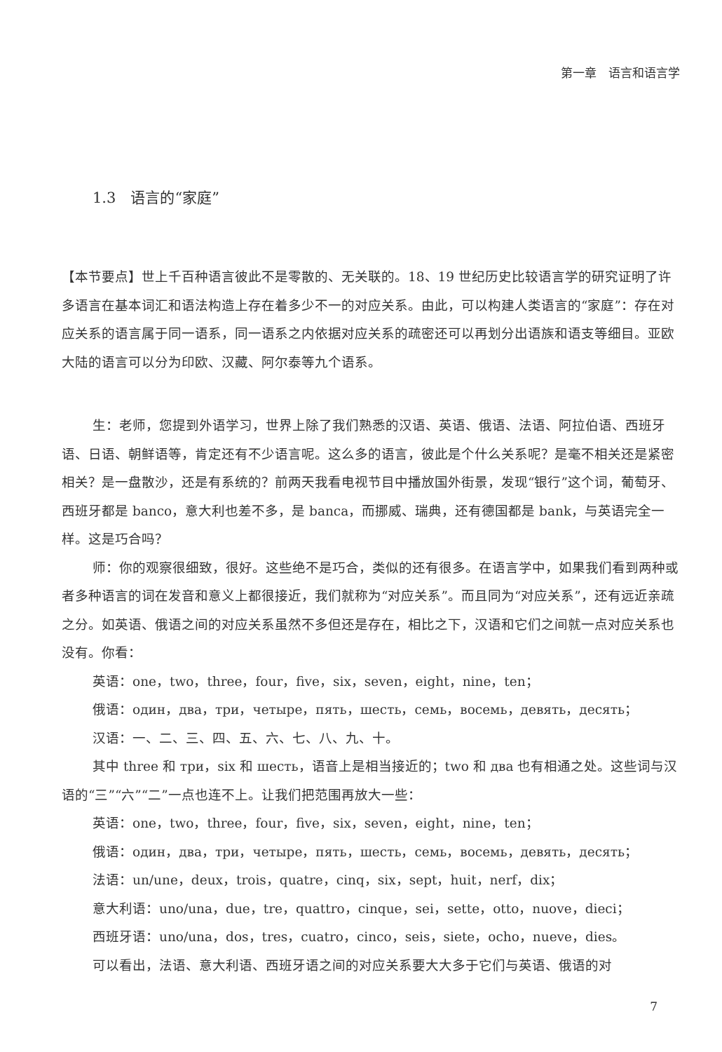第一章　语言和语言学
1.3　语言的“家庭”
【本节要点】世上千百种语言彼此不是零散的、无关联的。18、19 世纪历史比较语言学的研究证明了许多语言在基本词汇和语法构造上存在着多少不一的对应关系。由此，可以构建人类语言的“家庭”：存在对应关系的语言属于同一语系，同一语系之内依据对应关系的疏密还可以再划分出语族和语支等细目。亚欧大陆的语言可以分为印欧、汉藏、阿尔泰等九个语系。
生：老师，您提到外语学习，世界上除了我们熟悉的汉语、英语、俄语、法语、阿拉伯语、西班牙语、日语、朝鲜语等，肯定还有不少语言呢。这么多的语言，彼此是个什么关系呢？是毫不相关还是紧密相关？是一盘散沙，还是有系统的？前两天我看电视节目中播放国外街景，发现“银行”这个词，葡萄牙、西班牙都是 banco，意大利也差不多，是 banca，而挪威、瑞典，还有德国都是 bank，与英语完全一样。这是巧合吗？
师：你的观察很细致，很好。这些绝不是巧合，类似的还有很多。在语言学中，如果我们看到两种或者多种语言的词在发音和意义上都很接近，我们就称为“对应关系”。而且同为“对应关系”，还有远近亲疏之分。如英语、俄语之间的对应关系虽然不多但还是存在，相比之下，汉语和它们之间就一点对应关系也没有。你看：
英语：one，two，three，four，five，six，seven，eight，nine，ten；
俄语：один，два，три，четыре，пять，шесть，семь，восемь，девять，десять；
汉语：一、二、三、四、五、六、七、八、九、十。
其中 three 和 три，six 和 шесть，语音上是相当接近的；two 和 два 也有相通之处。这些词与汉语的“三”“六”“二”一点也连不上。让我们把范围再放大一些：
英语：one，two，three，four，five，six，seven，eight，nine，ten；
俄语：один，два，три，четыре，пять，шесть，семь，восемь，девять，десять；
法语：un/une，deux，trois，quatre，cinq，six，sept，huit，nerf，dix；
意大利语：uno/una，due，tre，quattro，cinque，sei，sette，otto，nuove，dieci；
西班牙语：uno/una，dos，tres，cuatro，cinco，seis，siete，ocho，nueve，dies。
可以看出，法语、意大利语、西班牙语之间的对应关系要大大多于它们与英语、俄语的对
7